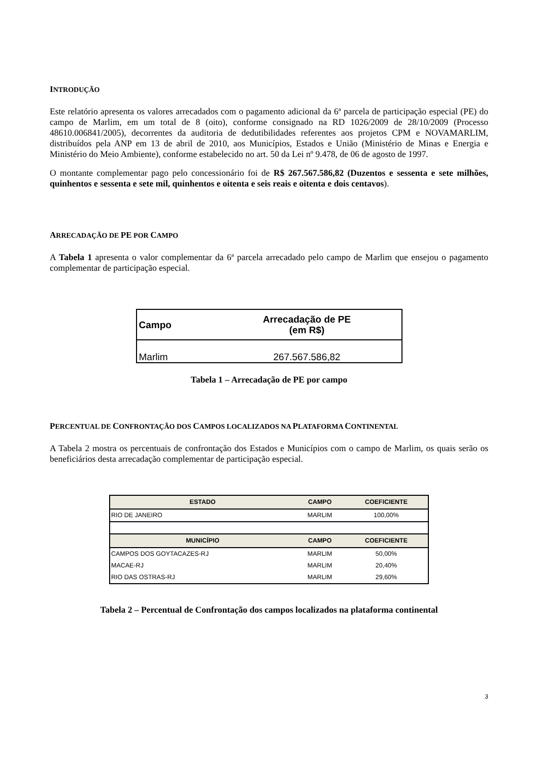INTRODUÇÃO
Este relatório apresenta os valores arrecadados com o pagamento adicional da 6ª parcela de participação especial (PE) do campo de Marlim, em um total de 8 (oito), conforme consignado na RD 1026/2009 de 28/10/2009 (Processo 48610.006841/2005), decorrentes da auditoria de dedutibilidades referentes aos projetos CPM e NOVAMARLIM, distribuídos pela ANP em 13 de abril de 2010, aos Municípios, Estados e União (Ministério de Minas e Energia e Ministério do Meio Ambiente), conforme estabelecido no art. 50 da Lei nº 9.478, de 06 de agosto de 1997.
O montante complementar pago pelo concessionário foi de R$ 267.567.586,82 (Duzentos e sessenta e sete milhões, quinhentos e sessenta e sete mil, quinhentos e oitenta e seis reais e oitenta e dois centavos).
ARRECADAÇÃO DE PE POR CAMPO
A Tabela 1 apresenta o valor complementar da 6ª parcela arrecadado pelo campo de Marlim que ensejou o pagamento complementar de participação especial.
| Campo | Arrecadação de PE (em R$) |
| --- | --- |
| Marlim | 267.567.586,82 |
Tabela 1 – Arrecadação de PE por campo
PERCENTUAL DE CONFRONTAÇÃO DOS CAMPOS LOCALIZADOS NA PLATAFORMA CONTINENTAL
A Tabela 2 mostra os percentuais de confrontação dos Estados e Municípios com o campo de Marlim, os quais serão os beneficiários desta arrecadação complementar de participação especial.
| ESTADO | CAMPO | COEFICIENTE |
| --- | --- | --- |
| RIO DE JANEIRO | MARLIM | 100,00% |
| MUNICÍPIO | CAMPO | COEFICIENTE |
| CAMPOS DOS GOYTACAZES-RJ | MARLIM | 50,00% |
| MACAE-RJ | MARLIM | 20,40% |
| RIO DAS OSTRAS-RJ | MARLIM | 29,60% |
Tabela 2 – Percentual de Confrontação dos campos localizados na plataforma continental
3